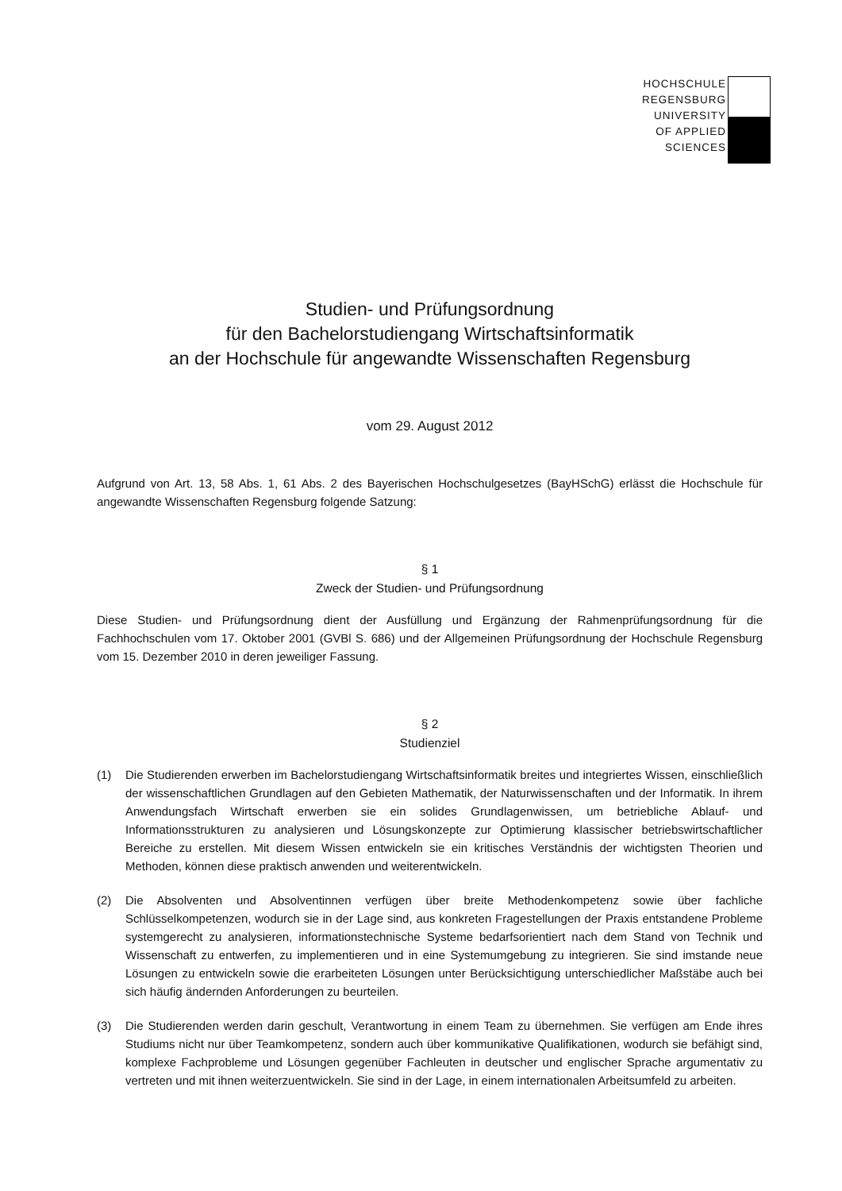HOCHSCHULE
REGENSBURG
UNIVERSITY
OF APPLIED
SCIENCES
Studien- und Prüfungsordnung
für den Bachelorstudiengang Wirtschaftsinformatik
an der Hochschule für angewandte Wissenschaften Regensburg
vom 29. August 2012
Aufgrund von Art. 13, 58 Abs. 1, 61 Abs. 2 des Bayerischen Hochschulgesetzes (BayHSchG) erlässt die Hochschule für angewandte Wissenschaften Regensburg folgende Satzung:
§ 1
Zweck der Studien- und Prüfungsordnung
Diese Studien- und Prüfungsordnung dient der Ausfüllung und Ergänzung der Rahmenprüfungsordnung für die Fachhochschulen vom 17. Oktober 2001 (GVBl S. 686) und der Allgemeinen Prüfungsordnung der Hochschule Regensburg vom 15. Dezember 2010 in deren jeweiliger Fassung.
§ 2
Studienziel
(1)
Die Studierenden erwerben im Bachelorstudiengang Wirtschaftsinformatik breites und integriertes Wissen, einschließlich der wissenschaftlichen Grundlagen auf den Gebieten Mathematik, der Naturwissenschaften und der Informatik. In ihrem Anwendungsfach Wirtschaft erwerben sie ein solides Grundlagenwissen, um betriebliche Ablauf- und Informationsstrukturen zu analysieren und Lösungskonzepte zur Optimierung klassischer betriebswirtschaftlicher Bereiche zu erstellen. Mit diesem Wissen entwickeln sie ein kritisches Verständnis der wichtigsten Theorien und Methoden, können diese praktisch anwenden und weiterentwickeln.
(2)
Die Absolventen und Absolventinnen verfügen über breite Methodenkompetenz sowie über fachliche Schlüsselkompetenzen, wodurch sie in der Lage sind, aus konkreten Fragestellungen der Praxis entstandene Probleme systemgerecht zu analysieren, informationstechnische Systeme bedarfsorientiert nach dem Stand von Technik und Wissenschaft zu entwerfen, zu implementieren und in eine Systemumgebung zu integrieren. Sie sind imstande neue Lösungen zu entwickeln sowie die erarbeiteten Lösungen unter Berücksichtigung unterschiedlicher Maßstäbe auch bei sich häufig ändernden Anforderungen zu beurteilen.
(3)
Die Studierenden werden darin geschult, Verantwortung in einem Team zu übernehmen. Sie verfügen am Ende ihres Studiums nicht nur über Teamkompetenz, sondern auch über kommunikative Qualifikationen, wodurch sie befähigt sind, komplexe Fachprobleme und Lösungen gegenüber Fachleuten in deutscher und englischer Sprache argumentativ zu vertreten und mit ihnen weiterzuentwickeln. Sie sind in der Lage, in einem internationalen Arbeitsumfeld zu arbeiten.